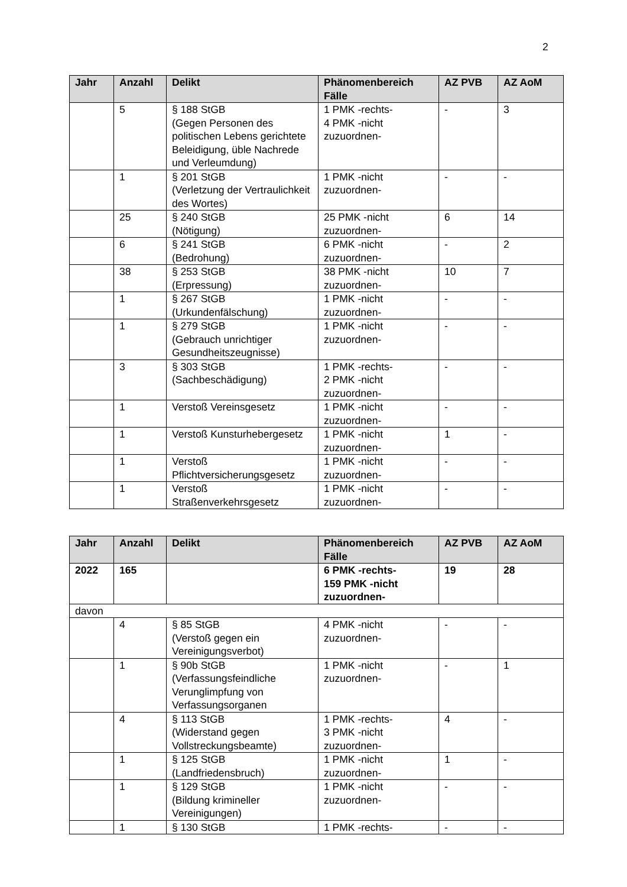2
| Jahr | Anzahl | Delikt | Phänomenbereich Fälle | AZ PVB | AZ AoM |
| --- | --- | --- | --- | --- | --- |
| | 5 | § 188 StGB (Gegen Personen des politischen Lebens gerichtete Beleidigung, üble Nachrede und Verleumdung) | 1 PMK -rechts- 4 PMK -nicht zuzuordnen- | - | 3 |
| | 1 | § 201 StGB (Verletzung der Vertraulichkeit des Wortes) | 1 PMK -nicht zuzuordnen- | - | - |
| | 25 | § 240 StGB (Nötigung) | 25 PMK -nicht zuzuordnen- | 6 | 14 |
| | 6 | § 241 StGB (Bedrohung) | 6 PMK -nicht zuzuordnen- | - | 2 |
| | 38 | § 253 StGB (Erpressung) | 38 PMK -nicht zuzuordnen- | 10 | 7 |
| | 1 | § 267 StGB (Urkundenfälschung) | 1 PMK -nicht zuzuordnen- | - | - |
| | 1 | § 279 StGB (Gebrauch unrichtiger Gesundheitszeugnisse) | 1 PMK -nicht zuzuordnen- | - | - |
| | 3 | § 303 StGB (Sachbeschädigung) | 1 PMK -rechts- 2 PMK -nicht zuzuordnen- | - | - |
| | 1 | Verstoß Vereinsgesetz | 1 PMK -nicht zuzuordnen- | - | - |
| | 1 | Verstoß Kunsturhebergesetz | 1 PMK -nicht zuzuordnen- | 1 | - |
| | 1 | Verstoß Pflichtversicherungsgesetz | 1 PMK -nicht zuzuordnen- | - | - |
| | 1 | Verstoß Straßenverkehrsgesetz | 1 PMK -nicht zuzuordnen- | - | - |
| Jahr | Anzahl | Delikt | Phänomenbereich Fälle | AZ PVB | AZ AoM |
| --- | --- | --- | --- | --- | --- |
| 2022 | 165 | | 6 PMK -rechts- 159 PMK -nicht zuzuordnen- | 19 | 28 |
| davon | | | | | |
| | 4 | § 85 StGB (Verstoß gegen ein Vereinigungsverbot) | 4 PMK -nicht zuzuordnen- | - | - |
| | 1 | § 90b StGB (Verfassungsfeindliche Verunglimpfung von Verfassungsorganen | 1 PMK -nicht zuzuordnen- | - | 1 |
| | 4 | § 113 StGB (Widerstand gegen Vollstreckungsbeamte) | 1 PMK -rechts- 3 PMK -nicht zuzuordnen- | 4 | - |
| | 1 | § 125 StGB (Landfriedensbruch) | 1 PMK -nicht zuzuordnen- | 1 | - |
| | 1 | § 129 StGB (Bildung krimineller Vereinigungen) | 1 PMK -nicht zuzuordnen- | - | - |
| | 1 | § 130 StGB | 1 PMK -rechts- | - | - |